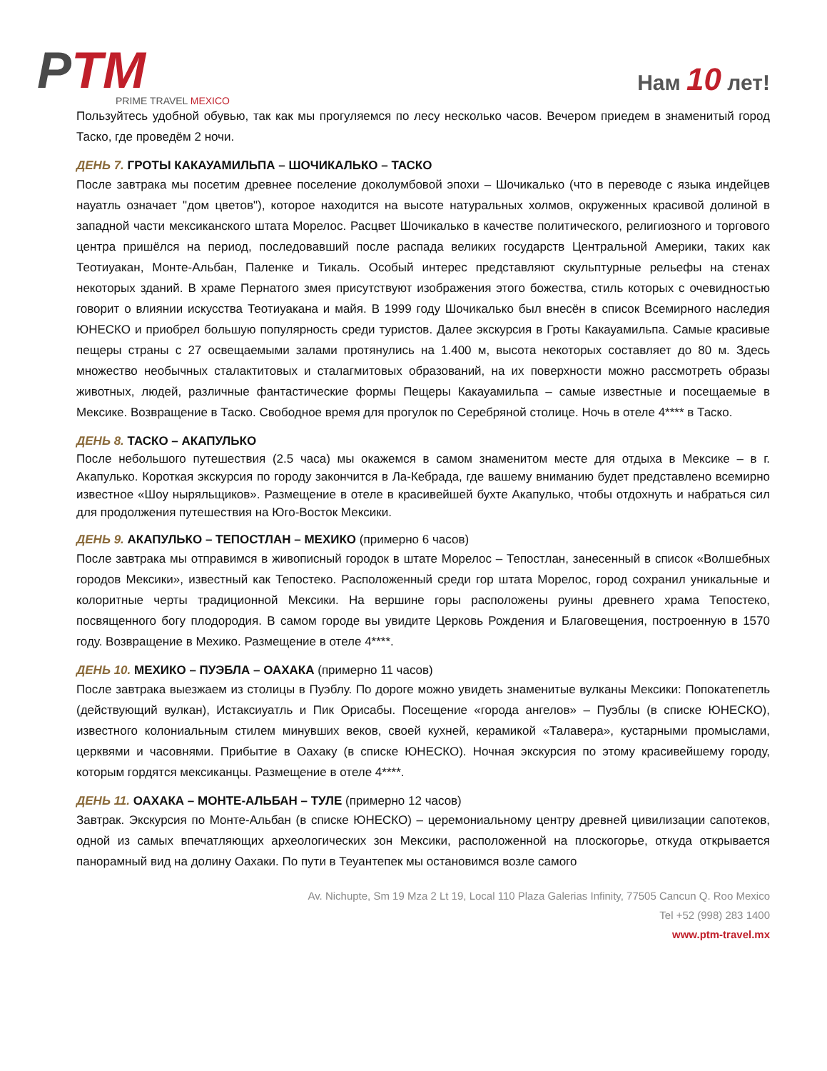PTM
PRIME TRAVEL MEXICO
Нам 10 лет!
Пользуйтесь удобной обувью, так как мы прогуляемся по лесу несколько часов. Вечером приедем в знаменитый город Таско, где проведём 2 ночи.
ДЕНЬ 7. ГРОТЫ КАКАУАМИЛЬПА – ШОЧИКАЛЬКО – ТАСКО
После завтрака мы посетим древнее поселение доколумбовой эпохи – Шочикалько (что в переводе с языка индейцев науатль означает "дом цветов"), которое находится на высоте натуральных холмов, окруженных красивой долиной в западной части мексиканского штата Морелос. Расцвет Шочикалько в качестве политического, религиозного и торгового центра пришёлся на период, последовавший после распада великих государств Центральной Америки, таких как Теотиуакан, Монте-Альбан, Паленке и Тикаль. Особый интерес представляют скульптурные рельефы на стенах некоторых зданий. В храме Пернатого змея присутствуют изображения этого божества, стиль которых с очевидностью говорит о влиянии искусства Теотиуакана и майя. В 1999 году Шочикалько был внесён в список Всемирного наследия ЮНЕСКО и приобрел большую популярность среди туристов. Далее экскурсия в Гроты Какауамильпа. Самые красивые пещеры страны с 27 освещаемыми залами протянулись на 1.400 м, высота некоторых составляет до 80 м. Здесь множество необычных сталактитовых и сталагмитовых образований, на их поверхности можно рассмотреть образы животных, людей, различные фантастические формы Пещеры Какауамильпа – самые известные и посещаемые в Мексике. Возвращение в Таско. Свободное время для прогулок по Серебряной столице. Ночь в отеле 4**** в Таско.
ДЕНЬ 8. ТАСКО – АКАПУЛЬКО
После небольшого путешествия (2.5 часа) мы окажемся в самом знаменитом месте для отдыха в Мексике – в г. Акапулько. Короткая экскурсия по городу закончится в Ла-Кебрада, где вашему вниманию будет представлено всемирно известное «Шоу ныряльщиков». Размещение в отеле в красивейшей бухте Акапулько, чтобы отдохнуть и набраться сил для продолжения путешествия на Юго-Восток Мексики.
ДЕНЬ 9. АКАПУЛЬКО – ТЕПОСТЛАН – МЕХИКО (примерно 6 часов)
После завтрака мы отправимся в живописный городок в штате Морелос – Тепостлан, занесенный в список «Волшебных городов Мексики», известный как Тепостеко. Расположенный среди гор штата Морелос, город сохранил уникальные и колоритные черты традиционной Мексики. На вершине горы расположены руины древнего храма Тепостеко, посвященного богу плодородия. В самом городе вы увидите Церковь Рождения и Благовещения, построенную в 1570 году. Возвращение в Мехико. Размещение в отеле 4****.
ДЕНЬ 10. МЕХИКО – ПУЭБЛА – ОАХАКА (примерно 11 часов)
После завтрака выезжаем из столицы в Пуэблу. По дороге можно увидеть знаменитые вулканы Мексики: Попокатепетль (действующий вулкан), Истаксиуатль и Пик Орисабы. Посещение «города ангелов» – Пуэблы (в списке ЮНЕСКО), известного колониальным стилем минувших веков, своей кухней, керамикой «Талавера», кустарными промыслами, церквями и часовнями. Прибытие в Оахаку (в списке ЮНЕСКО). Ночная экскурсия по этому красивейшему городу, которым гордятся мексиканцы. Размещение в отеле 4****.
ДЕНЬ 11. ОАХАКА – МОНТЕ-АЛЬБАН – ТУЛЕ (примерно 12 часов)
Завтрак. Экскурсия по Монте-Альбан (в списке ЮНЕСКО) – церемониальному центру древней цивилизации сапотеков, одной из самых впечатляющих археологических зон Мексики, расположенной на плоскогорье, откуда открывается панорамный вид на долину Оахаки. По пути в Теуантепек мы остановимся возле самого
Av. Nichupte, Sm 19 Mza 2 Lt 19, Local 110 Plaza Galerias Infinity, 77505 Cancun Q. Roo Mexico
Tel +52 (998) 283 1400
www.ptm-travel.mx